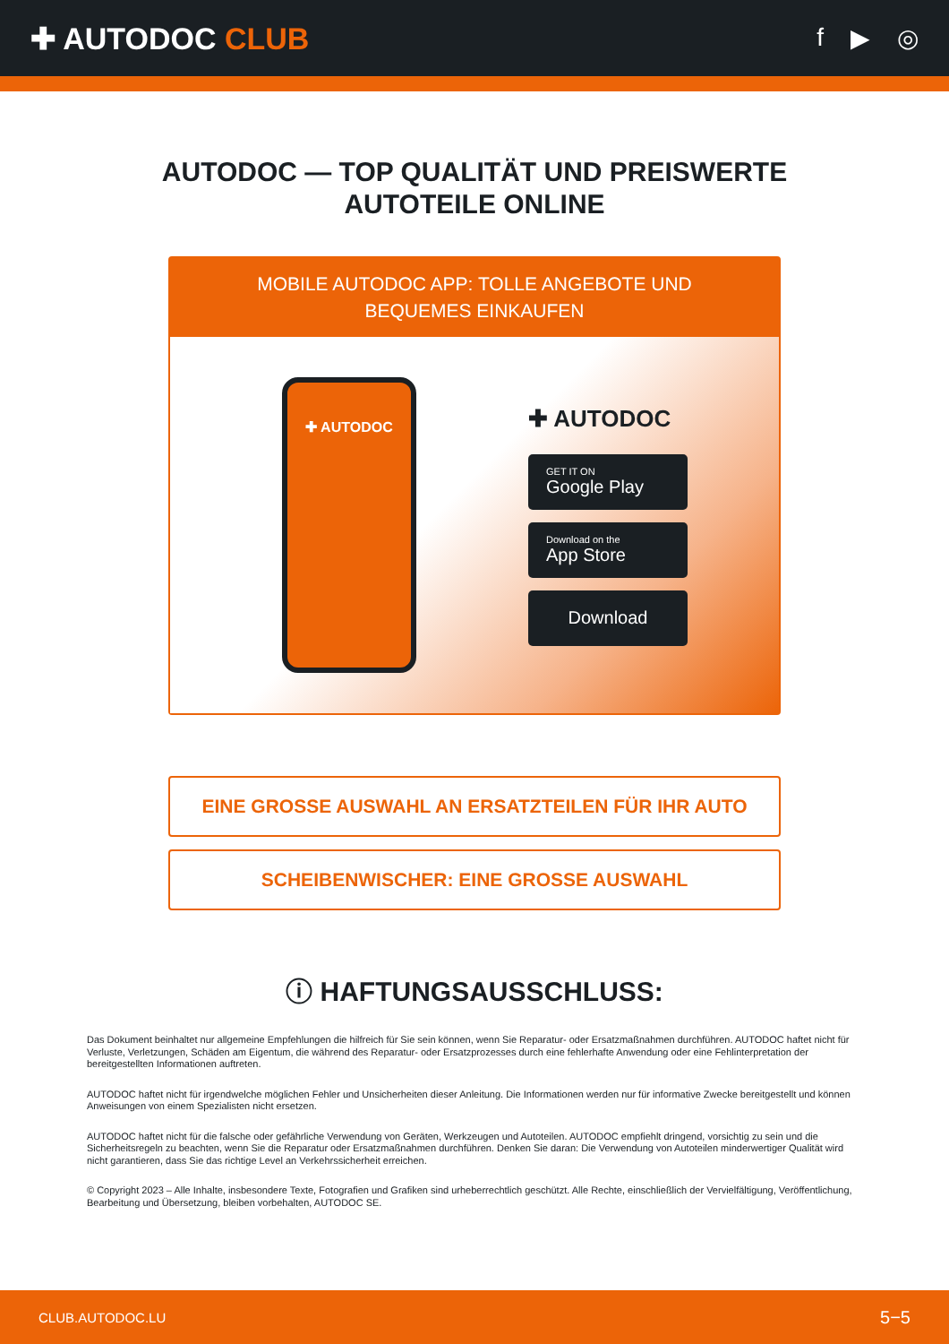✚ AUTODOC CLUB
f ▶ ◎
AUTODOC — TOP QUALITÄT UND PREISWERTE
AUTOTEILE ONLINE
MOBILE AUTODOC APP: TOLLE ANGEBOTE UND BEQUEMES EINKAUFEN
✚ AUTODOC
✚ AUTODOC
GET IT ON
Google Play
Download on the
App Store
Download
EINE GROSSE AUSWAHL AN ERSATZTEILEN FÜR IHR AUTO
SCHEIBENWISCHER: EINE GROSSE AUSWAHL
ⓘ HAFTUNGSAUSSCHLUSS:
Das Dokument beinhaltet nur allgemeine Empfehlungen die hilfreich für Sie sein können, wenn Sie Reparatur- oder Ersatzmaßnahmen durchführen. AUTODOC haftet nicht für Verluste, Verletzungen, Schäden am Eigentum, die während des Reparatur- oder Ersatzprozesses durch eine fehlerhafte Anwendung oder eine Fehlinterpretation der bereitgestellten Informationen auftreten.
AUTODOC haftet nicht für irgendwelche möglichen Fehler und Unsicherheiten dieser Anleitung. Die Informationen werden nur für informative Zwecke bereitgestellt und können Anweisungen von einem Spezialisten nicht ersetzen.
AUTODOC haftet nicht für die falsche oder gefährliche Verwendung von Geräten, Werkzeugen und Autoteilen. AUTODOC empfiehlt dringend, vorsichtig zu sein und die Sicherheitsregeln zu beachten, wenn Sie die Reparatur oder Ersatzmaßnahmen durchführen. Denken Sie daran: Die Verwendung von Autoteilen minderwertiger Qualität wird nicht garantieren, dass Sie das richtige Level an Verkehrssicherheit erreichen.
© Copyright 2023 – Alle Inhalte, insbesondere Texte, Fotografien und Grafiken sind urheberrechtlich geschützt. Alle Rechte, einschließlich der Vervielfältigung, Veröffentlichung, Bearbeitung und Übersetzung, bleiben vorbehalten, AUTODOC SE.
CLUB.AUTODOC.LU 5−5